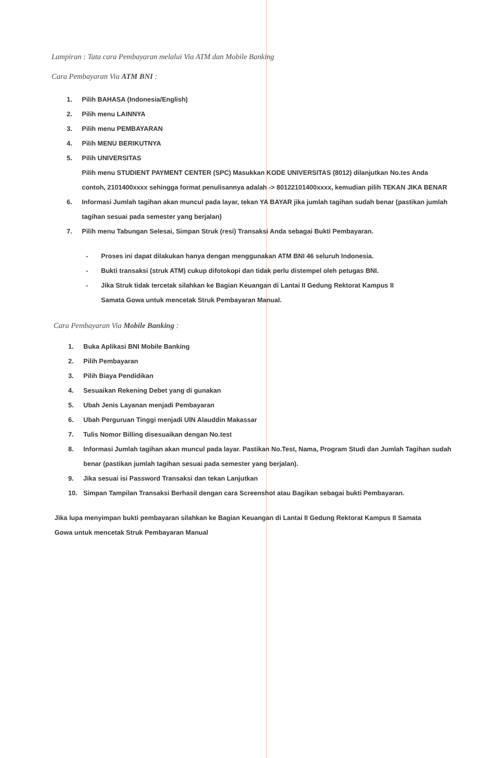Lampiran : Tata cara Pembayaran melalui Via ATM dan Mobile Banking
Cara Pembayaran Via ATM BNI :
1. Pilih BAHASA (Indonesia/English)
2. Pilih menu LAINNYA
3. Pilih menu PEMBAYARAN
4. Pilih MENU BERIKUTNYA
5. Pilih UNIVERSITAS
Pilih menu STUDIENT PAYMENT CENTER (SPC) Masukkan KODE UNIVERSITAS (8012) dilanjutkan No.tes Anda contoh, 2101400xxxx sehingga format penulisannya adalah -> 80122101400xxxx, kemudian pilih TEKAN JIKA BENAR
6. Informasi Jumlah tagihan akan muncul pada layar, tekan YA BAYAR jika jumlah tagihan sudah benar (pastikan jumlah tagihan sesuai pada semester yang berjalan)
7. Pilih menu Tabungan Selesai, Simpan Struk (resi) Transaksi Anda sebagai Bukti Pembayaran.
- Proses ini dapat dilakukan hanya dengan menggunakan ATM BNI 46 seluruh Indonesia.
- Bukti transaksi (struk ATM) cukup difotokopi dan tidak perlu distempel oleh petugas BNI.
- Jika Struk tidak tercetak silahkan ke Bagian Keuangan di Lantai II Gedung Rektorat Kampus II Samata Gowa untuk mencetak Struk Pembayaran Manual.
Cara Pembayaran Via Mobile Banking :
1. Buka Aplikasi BNI Mobile Banking
2. Pilih Pembayaran
3. Pilih Biaya Pendidikan
4. Sesuaikan Rekening Debet yang di gunakan
5. Ubah Jenis Layanan menjadi Pembayaran
6. Ubah Perguruan Tinggi menjadi UIN Alauddin Makassar
7. Tulis Nomor Billing disesuaikan dengan No.test
8. Informasi Jumlah tagihan akan muncul pada layar. Pastikan No.Test, Nama, Program Studi dan Jumlah Tagihan sudah benar (pastikan jumlah tagihan sesuai pada semester yang berjalan).
9. Jika sesuai isi Password Transaksi dan tekan Lanjutkan
10. Simpan Tampilan Transaksi Berhasil dengan cara Screenshot atau Bagikan sebagai bukti Pembayaran.
Jika lupa menyimpan bukti pembayaran silahkan ke Bagian Keuangan di Lantai II Gedung Rektorat Kampus II Samata Gowa untuk mencetak Struk Pembayaran Manual